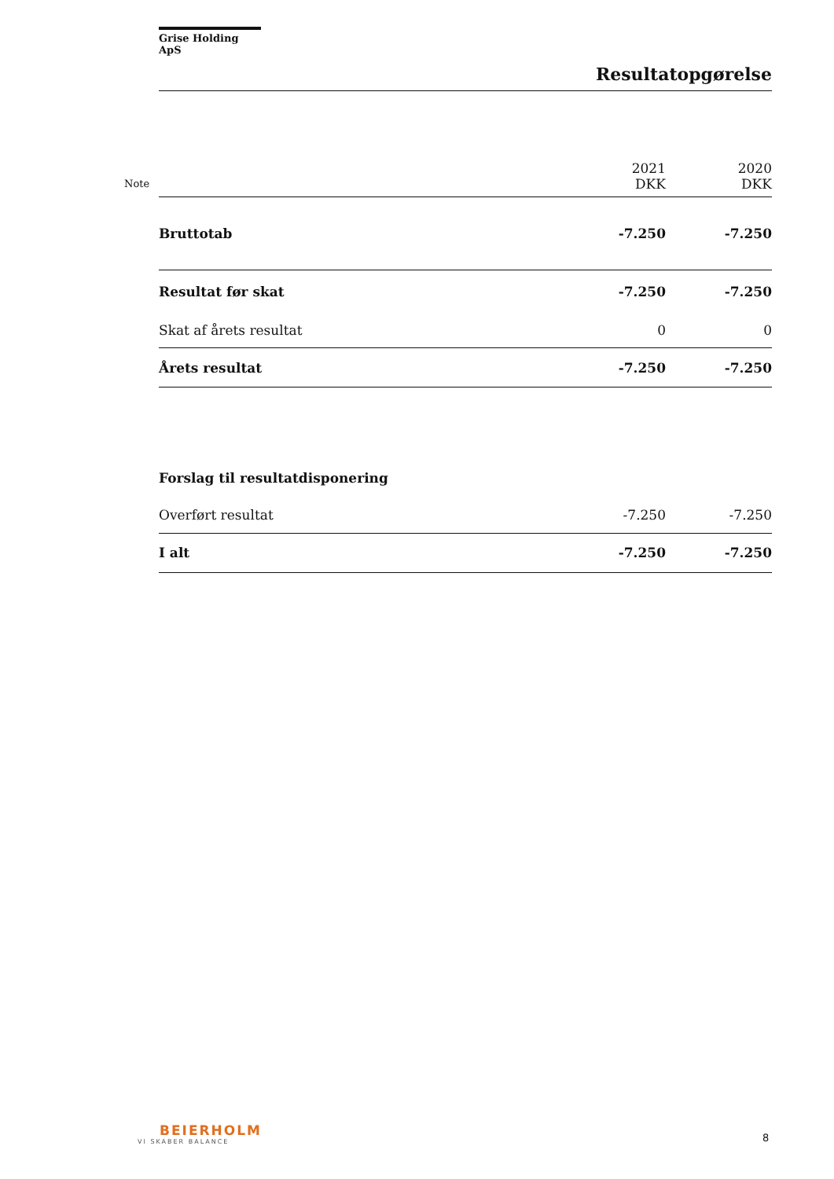Grise Holding ApS
Resultatopgørelse
| | 2021 DKK | 2020 DKK |
| Bruttotab | -7.250 | -7.250 |
| Resultat før skat | -7.250 | -7.250 |
| Skat af årets resultat | 0 | 0 |
| Årets resultat | -7.250 | -7.250 |
| Forslag til resultatdisponering | | |
| Overført resultat | -7.250 | -7.250 |
| I alt | -7.250 | -7.250 |
Note
BEIERHOLM
VI SKABER BALANCE
8